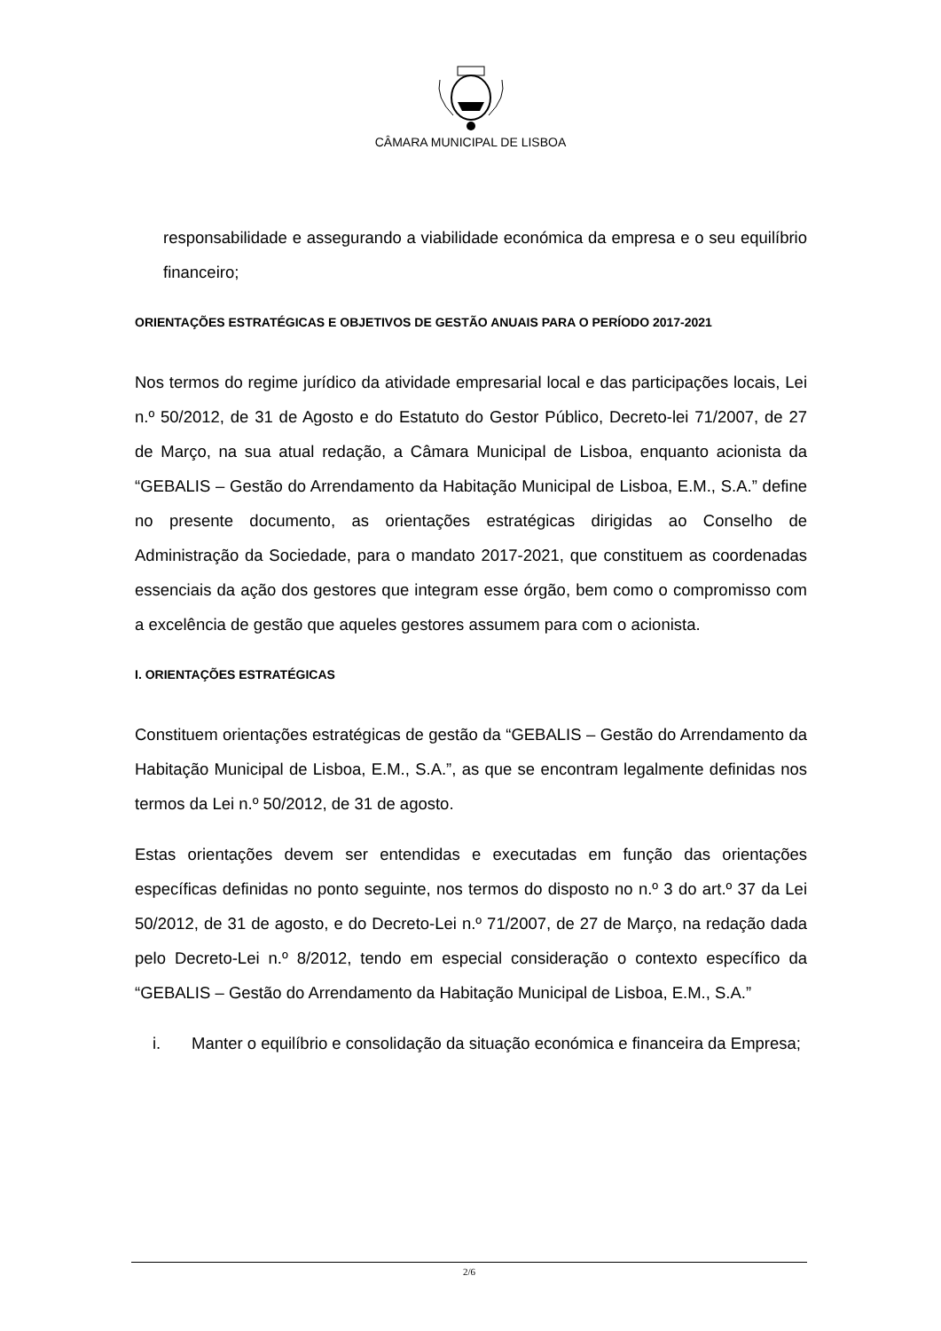CÂMARA MUNICIPAL DE LISBOA
responsabilidade e assegurando a viabilidade económica da empresa e o seu equilíbrio financeiro;
ORIENTAÇÕES ESTRATÉGICAS E OBJETIVOS DE GESTÃO ANUAIS PARA O PERÍODO 2017-2021
Nos termos do regime jurídico da atividade empresarial local e das participações locais, Lei n.º 50/2012, de 31 de Agosto e do Estatuto do Gestor Público, Decreto-lei 71/2007, de 27 de Março, na sua atual redação, a Câmara Municipal de Lisboa, enquanto acionista da “GEBALIS – Gestão do Arrendamento da Habitação Municipal de Lisboa, E.M., S.A.” define no presente documento, as orientações estratégicas dirigidas ao Conselho de Administração da Sociedade, para o mandato 2017-2021, que constituem as coordenadas essenciais da ação dos gestores que integram esse órgão, bem como o compromisso com a excelência de gestão que aqueles gestores assumem para com o acionista.
I. ORIENTAÇÕES ESTRATÉGICAS
Constituem orientações estratégicas de gestão da “GEBALIS – Gestão do Arrendamento da Habitação Municipal de Lisboa, E.M., S.A.”, as que se encontram legalmente definidas nos termos da Lei n.º 50/2012, de 31 de agosto.
Estas orientações devem ser entendidas e executadas em função das orientações específicas definidas no ponto seguinte, nos termos do disposto no n.º 3 do art.º 37 da Lei 50/2012, de 31 de agosto, e do Decreto-Lei n.º 71/2007, de 27 de Março, na redação dada pelo Decreto-Lei n.º 8/2012, tendo em especial consideração o contexto específico da “GEBALIS – Gestão do Arrendamento da Habitação Municipal de Lisboa, E.M., S.A.”
i. Manter o equilíbrio e consolidação da situação económica e financeira da Empresa;
2/6